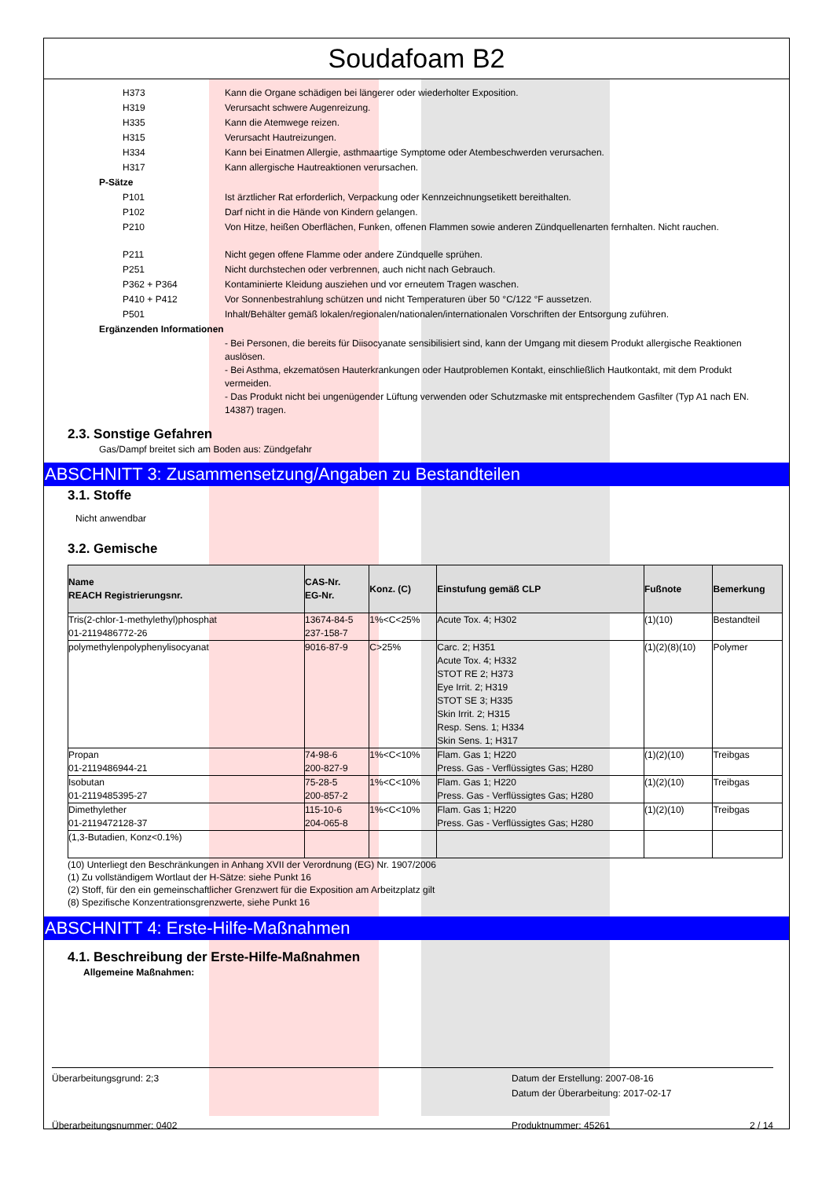Soudafoam B2
H373 Kann die Organe schädigen bei längerer oder wiederholter Exposition.
H319 Verursacht schwere Augenreizung.
H335 Kann die Atemwege reizen.
H315 Verursacht Hautreizungen.
H334 Kann bei Einatmen Allergie, asthmaartige Symptome oder Atembeschwerden verursachen.
H317 Kann allergische Hautreaktionen verursachen.
P-Sätze
P101 Ist ärztlicher Rat erforderlich, Verpackung oder Kennzeichnungsetikett bereithalten.
P102 Darf nicht in die Hände von Kindern gelangen.
P210 Von Hitze, heißen Oberflächen, Funken, offenen Flammen sowie anderen Zündquellenarten fernhalten. Nicht rauchen.
P211 Nicht gegen offene Flamme oder andere Zündquelle sprühen.
P251 Nicht durchstechen oder verbrennen, auch nicht nach Gebrauch.
P362 + P364 Kontaminierte Kleidung ausziehen und vor erneutem Tragen waschen.
P410 + P412 Vor Sonnenbestrahlung schützen und nicht Temperaturen über 50 °C/122 °F aussetzen.
P501 Inhalt/Behälter gemäß lokalen/regionalen/nationalen/internationalen Vorschriften der Entsorgung zuführen.
Ergänzenden Informationen
- Bei Personen, die bereits für Diisocyanate sensibilisiert sind, kann der Umgang mit diesem Produkt allergische Reaktionen auslösen.
- Bei Asthma, ekzematösen Hauterkrankungen oder Hautproblemen Kontakt, einschließlich Hautkontakt, mit dem Produkt vermeiden.
- Das Produkt nicht bei ungenügender Lüftung verwenden oder Schutzmaske mit entsprechendem Gasfilter (Typ A1 nach EN. 14387) tragen.
2.3. Sonstige Gefahren
Gas/Dampf breitet sich am Boden aus: Zündgefahr
ABSCHNITT 3: Zusammensetzung/Angaben zu Bestandteilen
3.1. Stoffe
Nicht anwendbar
3.2. Gemische
| Name REACH Registrierungsnr. | CAS-Nr. EG-Nr. | Konz. (C) | Einstufung gemäß CLP | Fußnote | Bemerkung |
| --- | --- | --- | --- | --- | --- |
| Tris(2-chlor-1-methylethyl)phosphat 01-2119486772-26 | 13674-84-5 237-158-7 | 1%<C<25% | Acute Tox. 4; H302 | (1)(10) | Bestandteil |
| polymethylenpolyphenylisocyanat | 9016-87-9 | C>25% | Carc. 2; H351 Acute Tox. 4; H332 STOT RE 2; H373 Eye Irrit. 2; H319 STOT SE 3; H335 Skin Irrit. 2; H315 Resp. Sens. 1; H334 Skin Sens. 1; H317 | (1)(2)(8)(10) | Polymer |
| Propan 01-2119486944-21 | 74-98-6 200-827-9 | 1%<C<10% | Flam. Gas 1; H220 Press. Gas - Verflüssigtes Gas; H280 | (1)(2)(10) | Treibgas |
| Isobutan 01-2119485395-27 | 75-28-5 200-857-2 | 1%<C<10% | Flam. Gas 1; H220 Press. Gas - Verflüssigtes Gas; H280 | (1)(2)(10) | Treibgas |
| Dimethylether 01-2119472128-37 | 115-10-6 204-065-8 | 1%<C<10% | Flam. Gas 1; H220 Press. Gas - Verflüssigtes Gas; H280 | (1)(2)(10) | Treibgas |
| (1,3-Butadien, Konz<0.1%) | | | | | |
(10) Unterliegt den Beschränkungen in Anhang XVII der Verordnung (EG) Nr. 1907/2006
(1) Zu vollständigem Wortlaut der H-Sätze: siehe Punkt 16
(2) Stoff, für den ein gemeinschaftlicher Grenzwert für die Exposition am Arbeitzplatz gilt
(8) Spezifische Konzentrationsgrenzwerte, siehe Punkt 16
ABSCHNITT 4: Erste-Hilfe-Maßnahmen
4.1. Beschreibung der Erste-Hilfe-Maßnahmen
Allgemeine Maßnahmen:
Überarbeitungsgrund: 2;3 Datum der Erstellung: 2007-08-16
Datum der Überarbeitung: 2017-02-17
Überarbeitungsnummer: 0402 Produktnummer: 45261 2 / 14